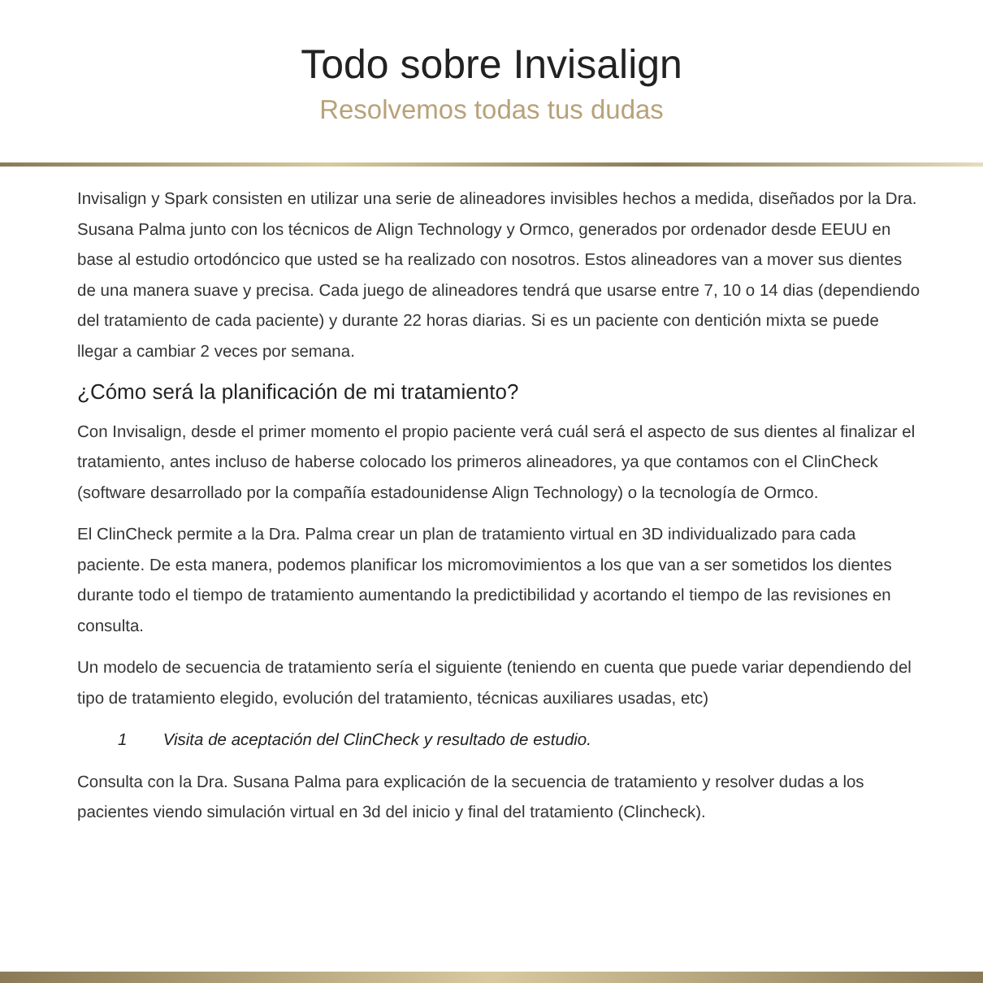Todo sobre Invisalign
Resolvemos todas tus dudas
Invisalign y Spark consisten en utilizar una serie de alineadores invisibles hechos a medida, diseñados por la Dra. Susana Palma junto con los técnicos de Align Technology y Ormco, generados por ordenador desde EEUU en base al estudio ortodóncico que usted se ha realizado con nosotros. Estos alineadores van a mover sus dientes de una manera suave y precisa. Cada juego de alineadores tendrá que usarse entre 7, 10 o 14 dias (dependiendo del tratamiento de cada paciente) y durante 22 horas diarias. Si es un paciente con dentición mixta se puede llegar a cambiar 2 veces por semana.
¿Cómo será la planificación de mi tratamiento?
Con Invisalign, desde el primer momento el propio paciente verá cuál será el aspecto de sus dientes al finalizar el tratamiento, antes incluso de haberse colocado los primeros alineadores, ya que contamos con el ClinCheck (software desarrollado por la compañía estadounidense Align Technology) o la tecnología de Ormco.
El ClinCheck permite a la Dra. Palma crear un plan de tratamiento virtual en 3D individualizado para cada paciente. De esta manera, podemos planificar los micromovimientos a los que van a ser sometidos los dientes durante todo el tiempo de tratamiento aumentando la predictibilidad y acortando el tiempo de las revisiones en consulta.
Un modelo de secuencia de tratamiento sería el siguiente (teniendo en cuenta que puede variar dependiendo del tipo de tratamiento elegido, evolución del tratamiento, técnicas auxiliares usadas, etc)
1 Visita de aceptación del ClinCheck y resultado de estudio.
Consulta con la Dra. Susana Palma para explicación de la secuencia de tratamiento y resolver dudas a los pacientes viendo simulación virtual en 3d del inicio y final del tratamiento (Clincheck).